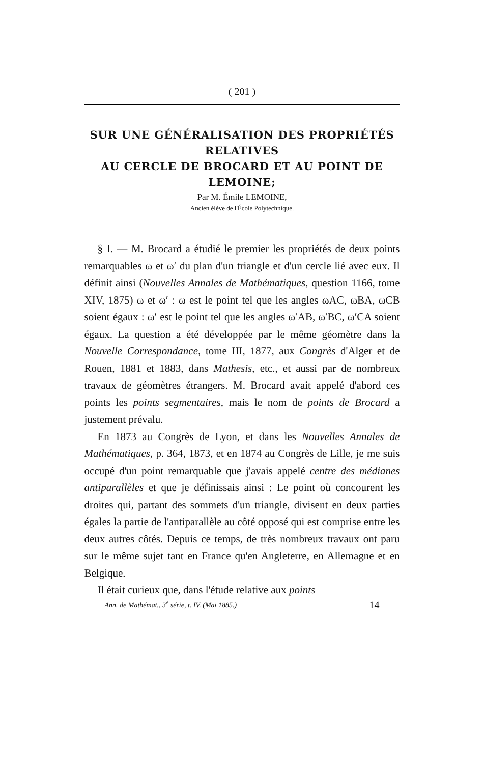( 201 )
SUR UNE GÉNÉRALISATION DES PROPRIÉTÉS RELATIVES
AU CERCLE DE BROCARD ET AU POINT DE LEMOINE;
Par M. Émile LEMOINE,
Ancien élève de l'École Polytechnique.
§ I. — M. Brocard a étudié le premier les propriétés de deux points remarquables ω et ω′ du plan d'un triangle et d'un cercle lié avec eux. Il définit ainsi (Nouvelles Annales de Mathématiques, question 1166, tome XIV, 1875) ω et ω′ : ω est le point tel que les angles ωAC, ωBA, ωCB soient égaux : ω′ est le point tel que les angles ω′AB, ω′BC, ω′CA soient égaux. La question a été développée par le même géomètre dans la Nouvelle Correspondance, tome III, 1877, aux Congrès d'Alger et de Rouen, 1881 et 1883, dans Mathesis, etc., et aussi par de nombreux travaux de géomètres étrangers. M. Brocard avait appelé d'abord ces points les points segmentaires, mais le nom de points de Brocard a justement prévalu.
En 1873 au Congrès de Lyon, et dans les Nouvelles Annales de Mathématiques, p. 364, 1873, et en 1874 au Congrès de Lille, je me suis occupé d'un point remarquable que j'avais appelé centre des médianes antiparallèles et que je définissais ainsi : Le point où concourent les droites qui, partant des sommets d'un triangle, divisent en deux parties égales la partie de l'antiparallèle au côté opposé qui est comprise entre les deux autres côtés. Depuis ce temps, de très nombreux travaux ont paru sur le même sujet tant en France qu'en Angleterre, en Allemagne et en Belgique.
Il était curieux que, dans l'étude relative aux points
Ann. de Mathémat., 3<sup>e</sup> série, t. IV. (Mai 1885.) 14